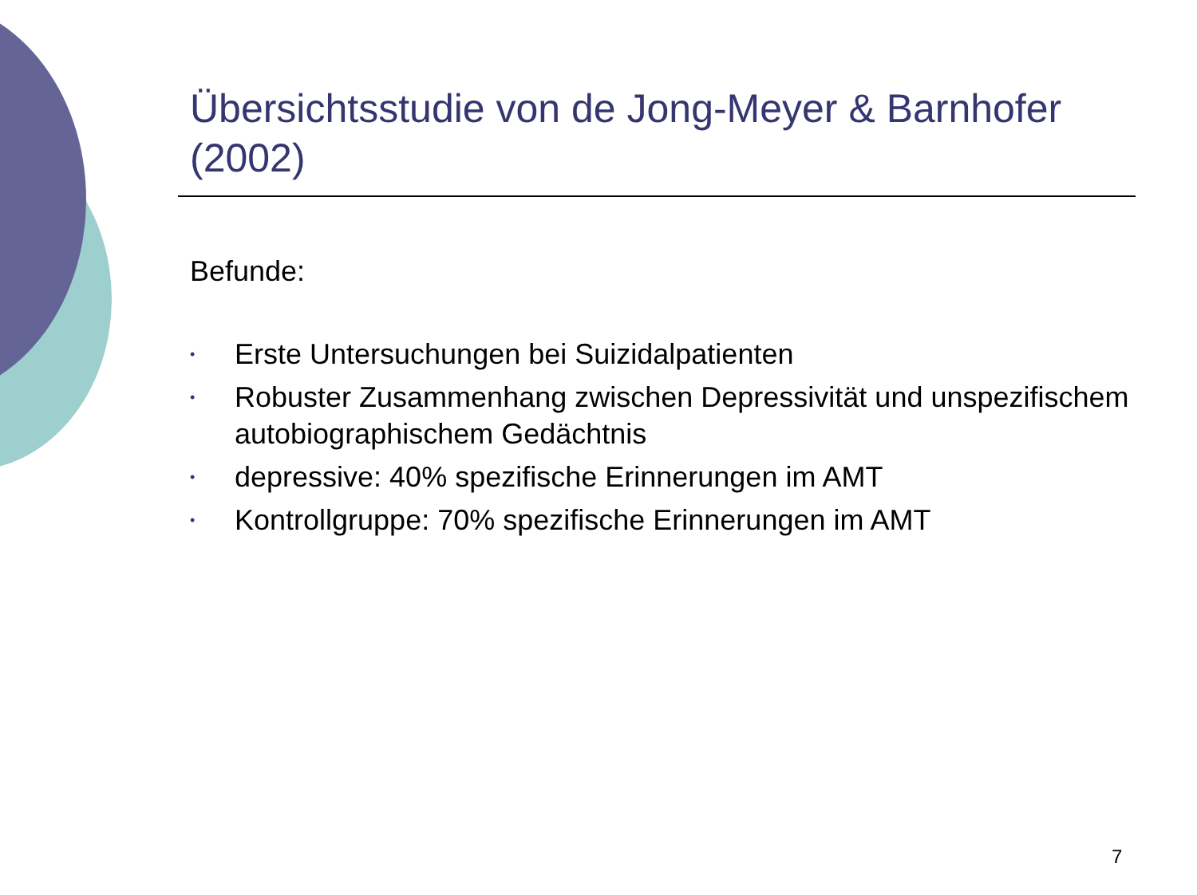Übersichtsstudie von de Jong-Meyer & Barnhofer (2002)
Befunde:
• Erste Untersuchungen bei Suizidalpatienten
• Robuster Zusammenhang zwischen Depressivität und unspezifischem autobiographischem Gedächtnis
• depressive: 40% spezifische Erinnerungen im AMT
• Kontrollgruppe: 70% spezifische Erinnerungen im AMT
7